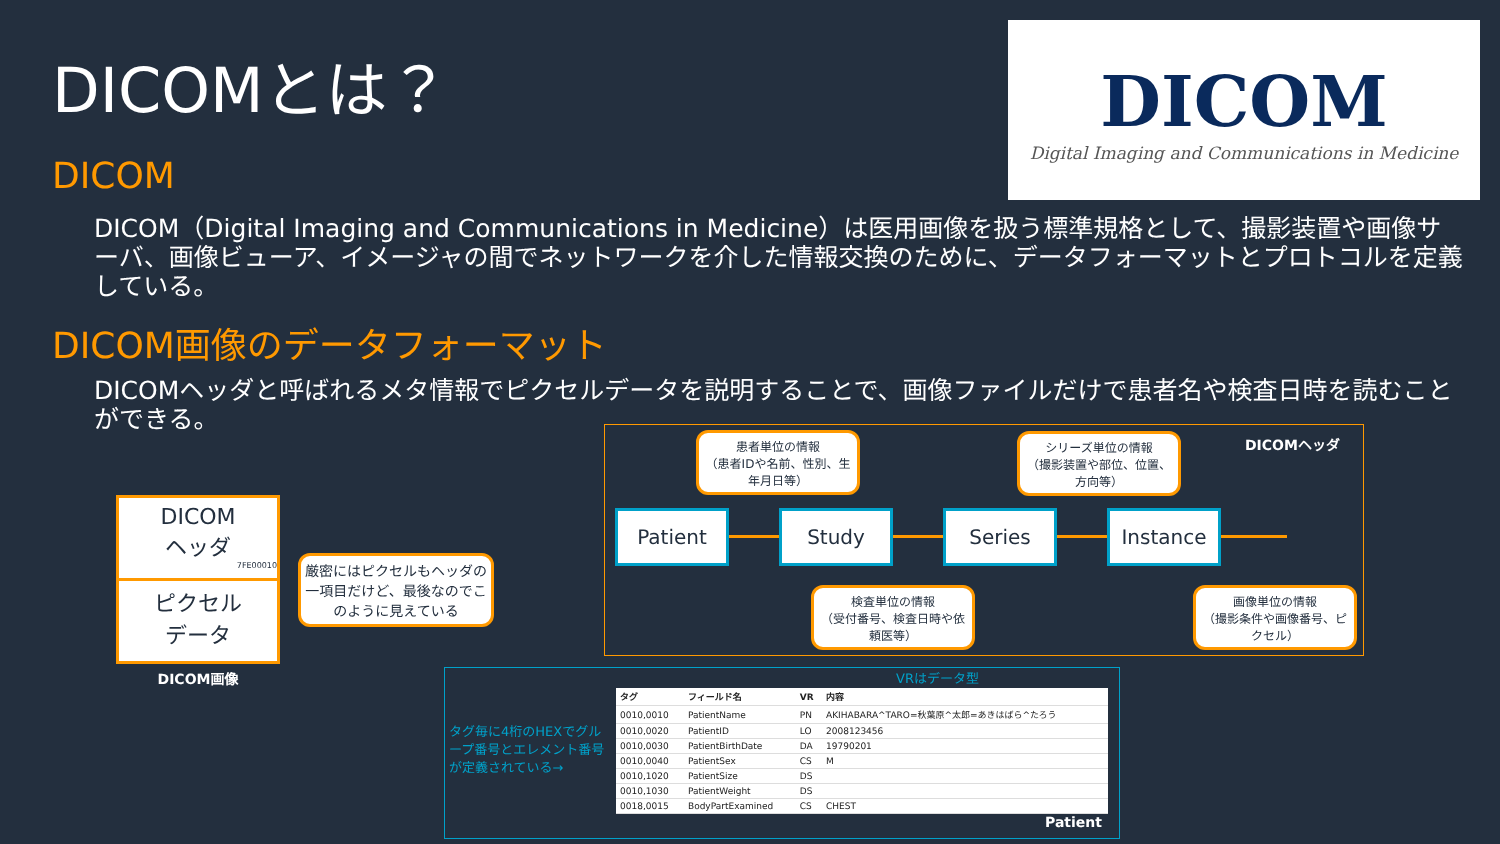DICOMとは？
DICOM
Digital Imaging and Communications in Medicine
DICOM
DICOM（Digital Imaging and Communications in Medicine）は医用画像を扱う標準規格として、撮影装置や画像サーバ、画像ビューア、イメージャの間でネットワークを介した情報交換のために、データフォーマットとプロトコルを定義している。
DICOM画像のデータフォーマット
DICOMヘッダと呼ばれるメタ情報でピクセルデータを説明することで、画像ファイルだけで患者名や検査日時を読むことができる。
DICOM
ヘッダ
7FE00010
ピクセル
データ
DICOM画像
厳密にはピクセルもヘッダの一項目だけど、最後なのでこのように見えている
DICOMヘッダ
患者単位の情報
（患者IDや名前、性別、生年月日等）
シリーズ単位の情報
（撮影装置や部位、位置、方向等）
Patient Study Series Instance
検査単位の情報
（受付番号、検査日時や依頼医等）
画像単位の情報
（撮影条件や画像番号、ピクセル）
VRはデータ型
タグ毎に4桁のHEXでグループ番号とエレメント番号が定義されている→
| タグ | フィールド名 | VR | 内容 |
| --- | --- | --- | --- |
| 0010,0010 | PatientName | PN | AKIHABARA^TARO=秋葉原^太郎=あきはばら^たろう |
| 0010,0020 | PatientID | LO | 2008123456 |
| 0010,0030 | PatientBirthDate | DA | 19790201 |
| 0010,0040 | PatientSex | CS | M |
| 0010,1020 | PatientSize | DS | |
| 0010,1030 | PatientWeight | DS | |
| 0018,0015 | BodyPartExamined | CS | CHEST |
Patient